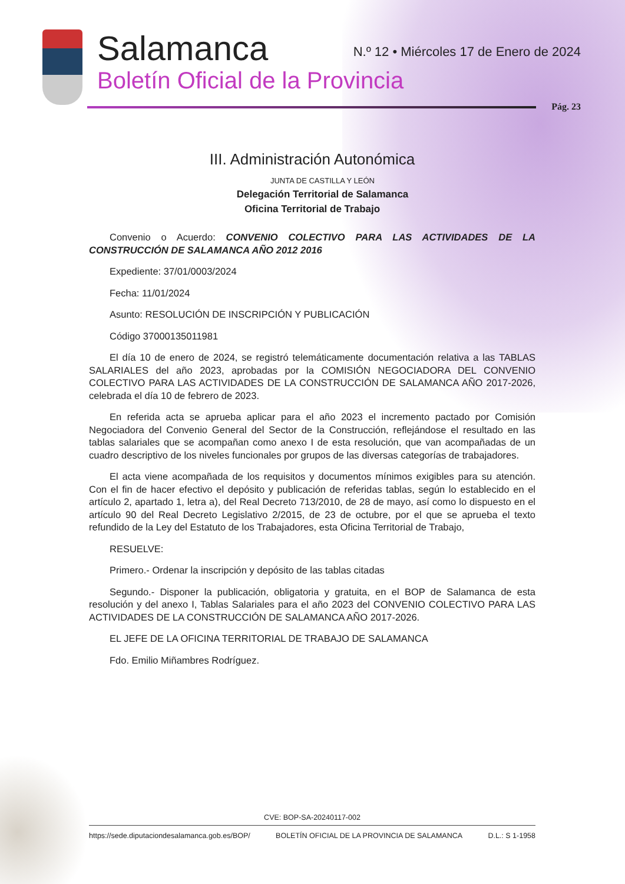Salamanca
Boletín Oficial de la Provincia
N.º 12 • Miércoles 17 de Enero de 2024
Pág. 23
III. Administración Autonómica
JUNTA DE CASTILLA Y LEÓN
Delegación Territorial de Salamanca
Oficina Territorial de Trabajo
Convenio o Acuerdo: CONVENIO COLECTIVO PARA LAS ACTIVIDADES DE LA CONSTRUCCIÓN DE SALAMANCA AÑO 2012 2016
Expediente: 37/01/0003/2024
Fecha: 11/01/2024
Asunto: RESOLUCIÓN DE INSCRIPCIÓN Y PUBLICACIÓN
Código 37000135011981
El día 10 de enero de 2024, se registró telemáticamente documentación relativa a las TABLAS SALARIALES del año 2023, aprobadas por la COMISIÓN NEGOCIADORA DEL CONVENIO COLECTIVO PARA LAS ACTIVIDADES DE LA CONSTRUCCIÓN DE SALAMANCA AÑO 2017-2026, celebrada el día 10 de febrero de 2023.
En referida acta se aprueba aplicar para el año 2023 el incremento pactado por Comisión Negociadora del Convenio General del Sector de la Construcción, reflejándose el resultado en las tablas salariales que se acompañan como anexo I de esta resolución, que van acompañadas de un cuadro descriptivo de los niveles funcionales por grupos de las diversas categorías de trabajadores.
El acta viene acompañada de los requisitos y documentos mínimos exigibles para su atención. Con el fin de hacer efectivo el depósito y publicación de referidas tablas, según lo establecido en el artículo 2, apartado 1, letra a), del Real Decreto 713/2010, de 28 de mayo, así como lo dispuesto en el artículo 90 del Real Decreto Legislativo 2/2015, de 23 de octubre, por el que se aprueba el texto refundido de la Ley del Estatuto de los Trabajadores, esta Oficina Territorial de Trabajo,
RESUELVE:
Primero.- Ordenar la inscripción y depósito de las tablas citadas
Segundo.- Disponer la publicación, obligatoria y gratuita, en el BOP de Salamanca de esta resolución y del anexo I, Tablas Salariales para el año 2023 del CONVENIO COLECTIVO PARA LAS ACTIVIDADES DE LA CONSTRUCCIÓN DE SALAMANCA AÑO 2017-2026.
EL JEFE DE LA OFICINA TERRITORIAL DE TRABAJO DE SALAMANCA
Fdo. Emilio Miñambres Rodríguez.
CVE: BOP-SA-20240117-002
https://sede.diputaciondesalamanca.gob.es/BOP/ BOLETÍN OFICIAL DE LA PROVINCIA DE SALAMANCA D.L.: S 1-1958